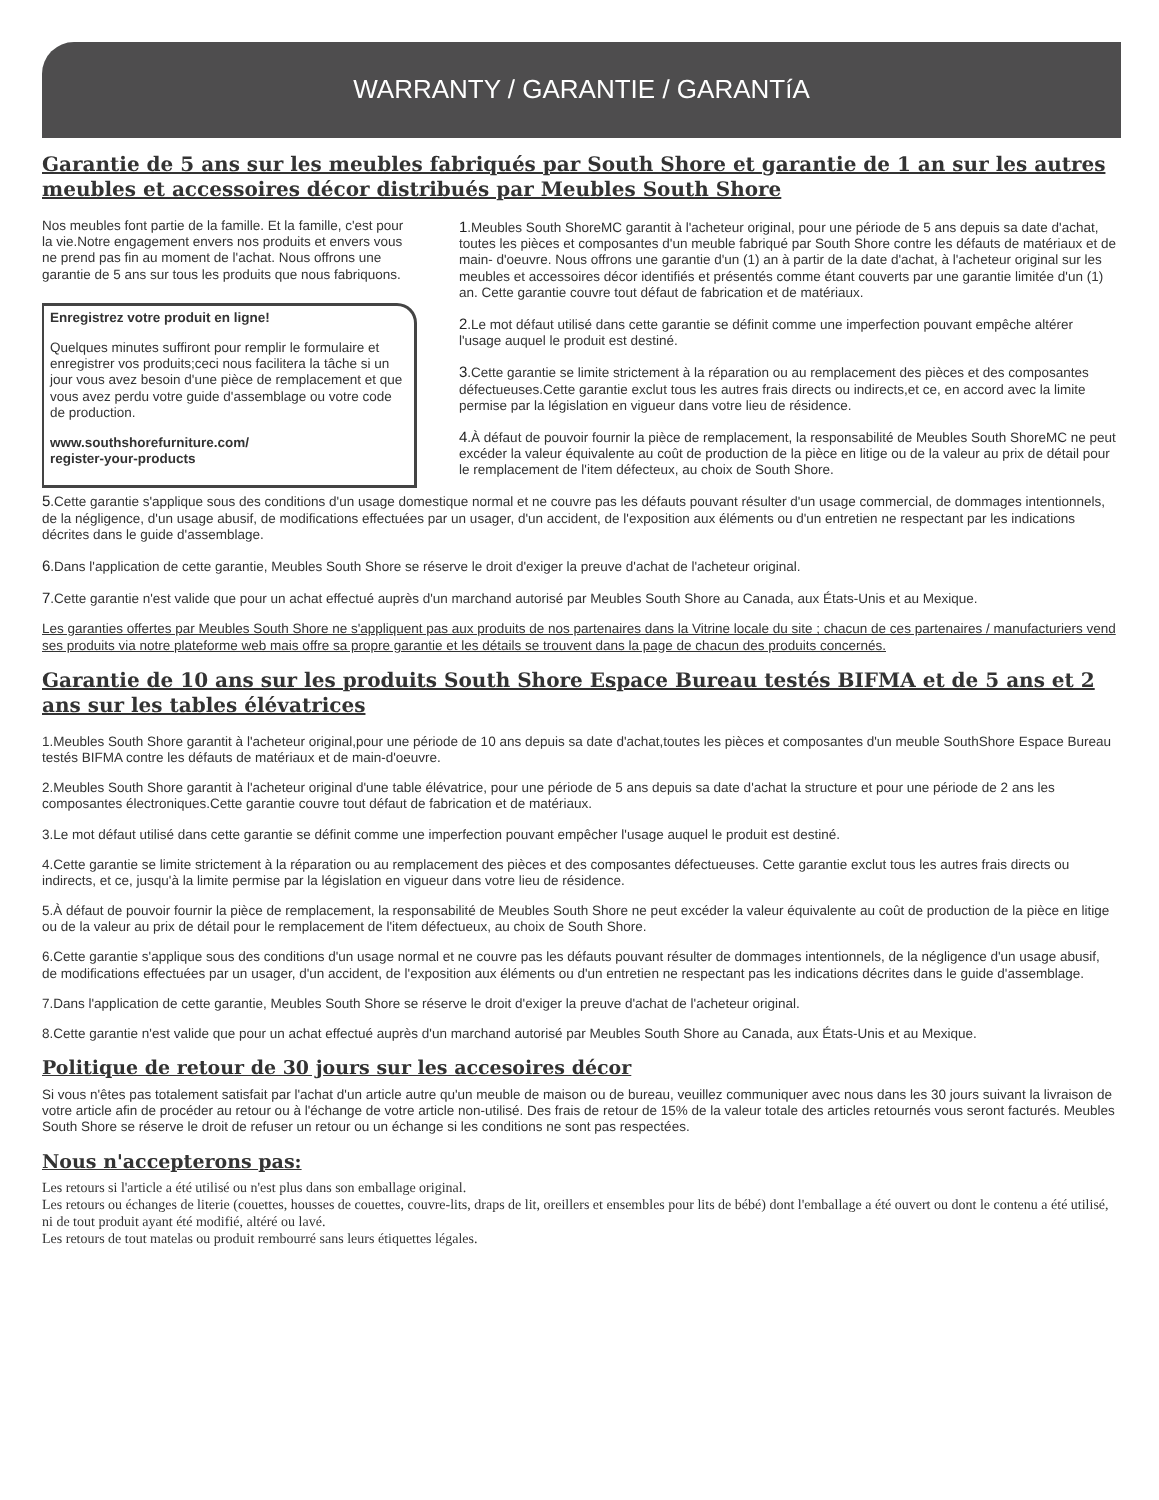WARRANTY / GARANTIE / GARANTíA
Garantie de 5 ans sur les meubles fabriqués par South Shore et garantie de 1 an sur les autres meubles et accessoires décor distribués par Meubles South Shore
Nos meubles font partie de la famille. Et la famille, c'est pour la vie.Notre engagement envers nos produits et envers vous ne prend pas fin au moment de l'achat. Nous offrons une garantie de 5 ans sur tous les produits que nous fabriquons.
Enregistrez votre produit en ligne!
Quelques minutes suffiront pour remplir le formulaire et enregistrer vos produits;ceci nous facilitera la tâche si un jour vous avez besoin d'une pièce de remplacement et que vous avez perdu votre guide d'assemblage ou votre code de production.
www.southshorefurniture.com/
register-your-products
1.Meubles South ShoreMC garantit à l'acheteur original, pour une période de 5 ans depuis sa date d'achat, toutes les pièces et composantes d'un meuble fabriqué par South Shore contre les défauts de matériaux et de main- d'oeuvre. Nous offrons une garantie d'un (1) an à partir de la date d'achat, à l'acheteur original sur les meubles et accessoires décor identifiés et présentés comme étant couverts par une garantie limitée d'un (1) an. Cette garantie couvre tout défaut de fabrication et de matériaux.
2.Le mot défaut utilisé dans cette garantie se définit comme une imperfection pouvant empêche altérer l'usage auquel le produit est destiné.
3.Cette garantie se limite strictement à la réparation ou au remplacement des pièces et des composantes défectueuses.Cette garantie exclut tous les autres frais directs ou indirects,et ce, en accord avec la limite permise par la législation en vigueur dans votre lieu de résidence.
4.À défaut de pouvoir fournir la pièce de remplacement, la responsabilité de Meubles South ShoreMC ne peut excéder la valeur équivalente au coût de production de la pièce en litige ou de la valeur au prix de détail pour le remplacement de l'item défecteux, au choix de South Shore.
5.Cette garantie s'applique sous des conditions d'un usage domestique normal et ne couvre pas les défauts pouvant résulter d'un usage commercial, de dommages intentionnels, de la négligence, d'un usage abusif, de modifications effectuées par un usager, d'un accident, de l'exposition aux éléments ou d'un entretien ne respectant par les indications décrites dans le guide d'assemblage.
6.Dans l'application de cette garantie, Meubles South Shore se réserve le droit d'exiger la preuve d'achat de l'acheteur original.
7.Cette garantie n'est valide que pour un achat effectué auprès d'un marchand autorisé par Meubles South Shore au Canada, aux États-Unis et au Mexique.
Les garanties offertes par Meubles South Shore ne s'appliquent pas aux produits de nos partenaires dans la Vitrine locale du site ; chacun de ces partenaires / manufacturiers vend ses produits via notre plateforme web mais offre sa propre garantie et les détails se trouvent dans la page de chacun des produits concernés.
Garantie de 10 ans sur les produits South Shore Espace Bureau testés BIFMA et de 5 ans et 2 ans sur les tables élévatrices
1.Meubles South Shore garantit à l'acheteur original,pour une période de 10 ans depuis sa date d'achat,toutes les pièces et composantes d'un meuble SouthShore Espace Bureau testés BIFMA contre les défauts de matériaux et de main-d'oeuvre.
2.Meubles South Shore garantit à l'acheteur original d'une table élévatrice, pour une période de 5 ans depuis sa date d'achat la structure et pour une période de 2 ans les composantes électroniques.Cette garantie couvre tout défaut de fabrication et de matériaux.
3.Le mot défaut utilisé dans cette garantie se définit comme une imperfection pouvant empêcher l'usage auquel le produit est destiné.
4.Cette garantie se limite strictement à la réparation ou au remplacement des pièces et des composantes défectueuses. Cette garantie exclut tous les autres frais directs ou indirects, et ce, jusqu'à la limite permise par la législation en vigueur dans votre lieu de résidence.
5.À défaut de pouvoir fournir la pièce de remplacement, la responsabilité de Meubles South Shore ne peut excéder la valeur équivalente au coût de production de la pièce en litige ou de la valeur au prix de détail pour le remplacement de l'item défectueux, au choix de South Shore.
6.Cette garantie s'applique sous des conditions d'un usage normal et ne couvre pas les défauts pouvant résulter de dommages intentionnels, de la négligence d'un usage abusif, de modifications effectuées par un usager, d'un accident, de l'exposition aux éléments ou d'un entretien ne respectant pas les indications décrites dans le guide d'assemblage.
7.Dans l'application de cette garantie, Meubles South Shore se réserve le droit d'exiger la preuve d'achat de l'acheteur original.
8.Cette garantie n'est valide que pour un achat effectué auprès d'un marchand autorisé par Meubles South Shore au Canada, aux États-Unis et au Mexique.
Politique de retour de 30 jours sur les accesoires décor
Si vous n'êtes pas totalement satisfait par l'achat d'un article autre qu'un meuble de maison ou de bureau, veuillez communiquer avec nous dans les 30 jours suivant la livraison de votre article afin de procéder au retour ou à l'échange de votre article non-utilisé. Des frais de retour de 15% de la valeur totale des articles retournés vous seront facturés. Meubles South Shore se réserve le droit de refuser un retour ou un échange si les conditions ne sont pas respectées.
Nous n'accepterons pas:
Les retours si l'article a été utilisé ou n'est plus dans son emballage original.
Les retours ou échanges de literie (couettes, housses de couettes, couvre-lits, draps de lit, oreillers et ensembles pour lits de bébé) dont l'emballage a été ouvert ou dont le contenu a été utilisé, ni de tout produit ayant été modifié, altéré ou lavé.
Les retours de tout matelas ou produit rembourré sans leurs étiquettes légales.